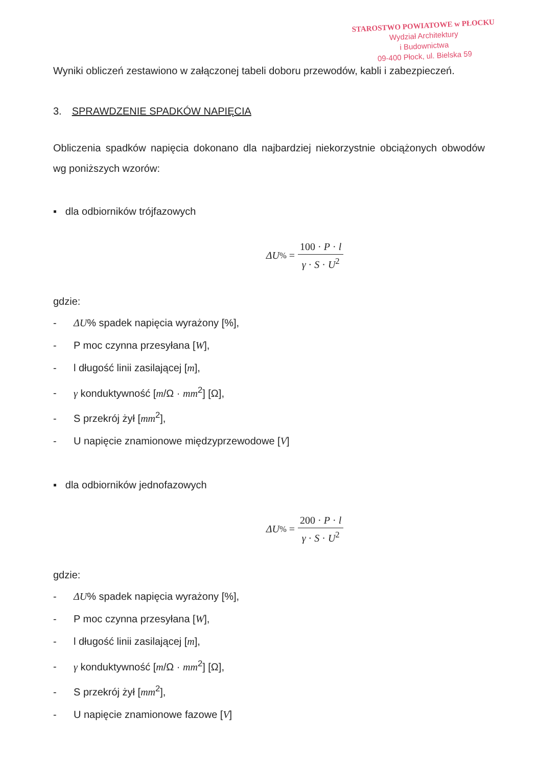STAROSTWO POWIATOWE w PŁOCKU
Wydział Architektury
i Budownictwa
09-400 Płock, ul. Bielska 59
Wyniki obliczeń zestawiono w załączonej tabeli doboru przewodów, kabli i zabezpieczeń.
3. SPRAWDZENIE SPADKÓW NAPIĘCIA
Obliczenia spadków napięcia dokonano dla najbardziej niekorzystnie obciążonych obwodów wg poniższych wzorów:
▪ dla odbiorników trójfazowych
ΔU% = 100 · P · l γ · S · U<sup>2</sup>
gdzie:
- ΔU% spadek napięcia wyrażony [%],
- P moc czynna przesyłana [W],
- l długość linii zasilającej [m],
- γ konduktywność [m/Ω · mm<sup>2</sup>] [Ω],
- S przekrój żył [mm<sup>2</sup>],
- U napięcie znamionowe międzyprzewodowe [V]
▪ dla odbiorników jednofazowych
ΔU% = 200 · P · l γ · S · U<sup>2</sup>
gdzie:
- ΔU% spadek napięcia wyrażony [%],
- P moc czynna przesyłana [W],
- l długość linii zasilającej [m],
- γ konduktywność [m/Ω · mm<sup>2</sup>] [Ω],
- S przekrój żył [mm<sup>2</sup>],
- U napięcie znamionowe fazowe [V]